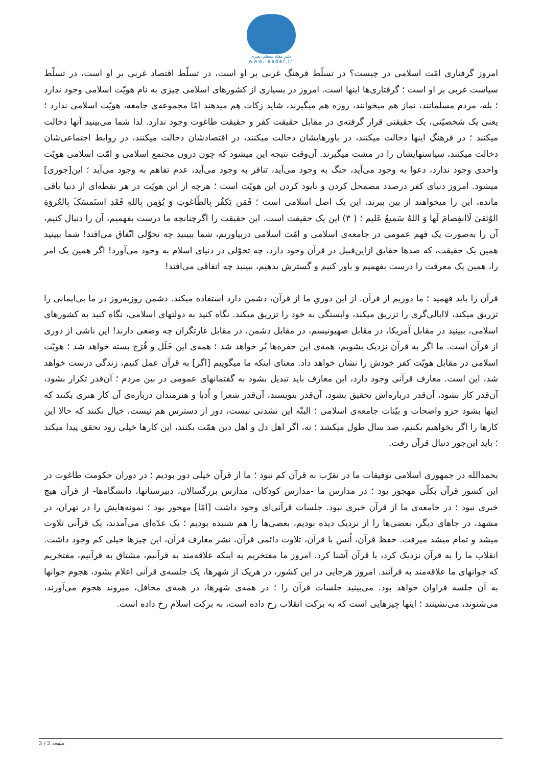دفتر مقام معظم رهبری
www.leader.ir
امروز گرفتاری امّت اسلامی در چیست؟ در تسلّط فرهنگ غربی بر او است، در تسلّط اقتصاد غربی بر او است، در تسلّط سیاست غربی بر او است ؛ گرفتاری‌ها اینها است. امروز در بسیاری از کشورهای اسلامی چیزی به نام هویّت اسلامی وجود ندارد ؛ بله، مردم مسلمانند، نماز هم میخوانند، روزه هم میگیرند، شاید زکات هم میدهند امّا مجموعه‌ی جامعه، هویّت اسلامی ندارد ؛ یعنی یک شخصیّتی، یک حقیقتی قرار گرفته‌ی در مقابل حقیقت کفر و حقیقت طاغوت وجود ندارد. لذا شما می‌بینید آنها دخالت میکنند ؛ در فرهنگِ اینها دخالت میکنند، در باورهایشان دخالت میکنند، در اقتصادشان دخالت میکنند، در روابط اجتماعی‌شان دخالت میکنند، سیاستهایشان را در مشت میگیرند. آن‌وقت نتیجه این میشود که چون درون مجتمع اسلامی و امّت اسلامی هویّت واحدی وجود ندارد، دعوا به وجود می‌آید، جنگ به وجود می‌آید، تنافر به وجود می‌آید، عدم تفاهم به وجود می‌آید ؛ این[جوری] میشود. امروز دنیای کفر درصدد مضمحل کردن و نابود کردن این هویّت است ؛ هرچه از این هویّت در هر نقطه‌ای از دنیا باقی مانده، این را میخواهند از بین ببرند. این یک اصل اسلامی است ؛ فَمَن یَکفُر بِالطّاغوتِ وَ یُؤمِن بِاللهِ فَقَدِ استَمسَکَ بِالعُروَةِ الوُثقىٰ لَاانفِصامَ لَها وَ اللهُ سَمیعٌ عَلیم ؛ ( ٣) این یک حقیقت است. این حقیقت را اگرچنانچه ما درست بفهمیم، آن را دنبال کنیم، آن را به‌صورت یک فهم عمومی در جامعه‌ی اسلامی و امّت اسلامی دربیاوریم، شما ببینید چه تحوّلی اتّفاق می‌افتد! شما ببینید همین یک حقیقت، که صدها حقایق ازاین‌قبیل در قرآن وجود دارد، چه تحوّلی در دنیای اسلام به وجود می‌آورد! اگر همین یک امر را، همین یک معرفت را درست بفهمیم و باور کنیم و گسترش بدهیم، ببینید چه اتفاقی می‌افتد!
قرآن را باید فهمید ؛ ما دوریم از قرآن. از این دوریِ ما از قرآن، دشمن دارد استفاده میکند. دشمن روزبه‌روز در ما بی‌ایمانی را تزریق میکند، لاابالی‌گری را تزریق میکند، وابستگی به خود را تزریق میکند. نگاه کنید به دولتهای اسلامی، نگاه کنید به کشورهای اسلامی، ببینید در مقابل آمریکا، در مقابل صهیونیسم، در مقابل دشمن، در مقابل غارتگران چه وضعی دارند! این ناشی از دوری از قرآن است. ما اگر به قرآن نزدیک بشویم، همه‌ی این حفره‌ها پُر خواهد شد ؛ همه‌ی این خَلَل و فُرَج بسته خواهد شد ؛ هویّت اسلامی در مقابل هویّت کفر خودش را نشان خواهد داد. معنای اینکه ما میگوییم [اگر] به قرآن عمل کنیم، زندگی درست خواهد شد، این است. معارف قرآنی وجود دارد، این معارف باید تبدیل بشود به گفتمانهای عمومی در بین مردم ؛ آن‌قدر تکرار بشود، آن‌قدر کار بشود، آن‌قدر درباره‌اش تحقیق بشود، آن‌قدر بنویسند، آن‌قدر شعرا و اُدبا و هنرمندان درباره‌ی آن کار هنری بکنند که اینها بشود جزو واضحات و بیّنات جامعه‌ی اسلامی ؛ البتّه این نشدنی نیست، دور از دسترس هم نیست، خیال نکنند که حالا این کارها را اگر بخواهیم بکنیم، صد سال طول میکشد ؛ نه، اگر اهل دل و اهل دین همّت بکنند، این کارها خیلی زود تحقق پیدا میکند ؛ باید این‌جور دنبال قرآن رفت.
بحمدالله در جمهوری اسلامی توفیقات ما در تقرّب به قرآن کم نبود ؛ ما از قرآن خیلی دور بودیم ؛ در دوران حکومت طاغوت در این کشور قرآن بکلّی مهجور بود ؛ در مدارس ما -مدارس کودکان، مدارس بزرگسالان، دبیرستانها، دانشگاه‌ها- از قرآن هیچ خبری نبود ؛ در جامعه‌ی ما از قرآن خبری نبود. جلسات قرآنی‌ای وجود داشت [امّا] مهجور بود ؛ نمونه‌هایش را در تهران، در مشهد، در جاهای دیگر، بعضی‌ها را از نزدیک دیده بودیم، بعضی‌ها را هم شنیده بودیم ؛ یک عدّه‌ای می‌آمدند، یک قرآنی تلاوت میشد و تمام میشد میرفت. حفظ قرآن، اُنس با قرآن، تلاوت دائمی قرآن، نشر معارف قرآن، این چیزها خیلی کم وجود داشت. انقلاب ما را به قرآن نزدیک کرد، با قرآن آشنا کرد. امروز ما مفتخریم به اینکه علاقه‌مند به قرآنیم، مشتاق به قرآنیم، مفتخریم که جوانهای ما علاقه‌مند به قرآنند. امروز هرجایی در این کشور، در هریک از شهرها، یک جلسه‌ی قرآنی اعلام بشود، هجوم جوانها به آن جلسه فراوان خواهد بود. می‌بینید جلسات قرآن را ؛ در همه‌ی شهرها، در همه‌ی محافل، میروند هجوم می‌آورند، می‌شنوند، می‌نشینند ؛ اینها چیزهایی است که به برکت انقلاب رخ داده است، به برکت اسلام رخ داده است.
صفحه 2 / 3